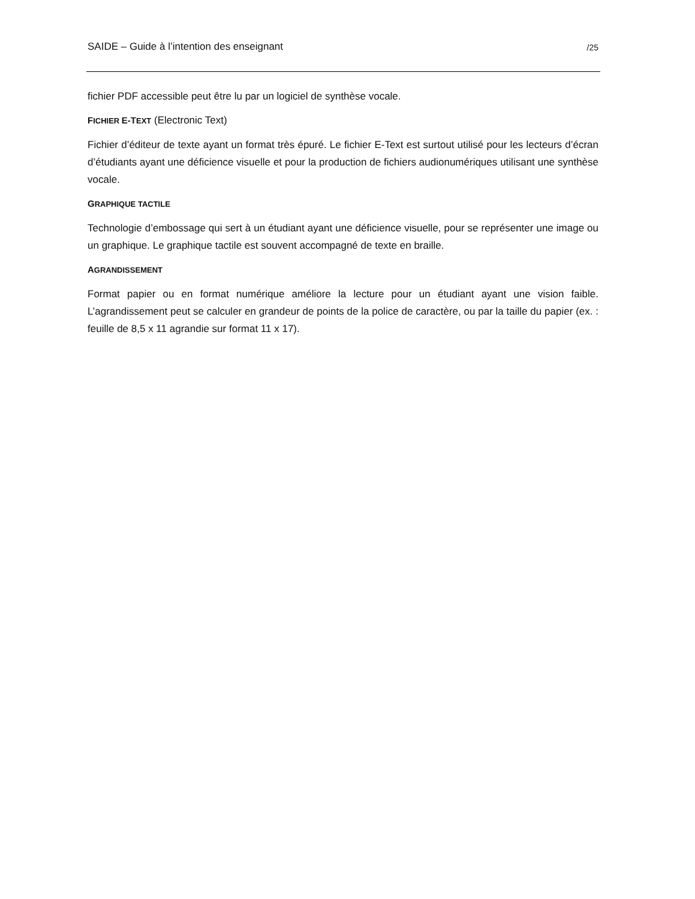SAIDE – Guide à l’intention des enseignant /25
fichier PDF accessible peut être lu par un logiciel de synthèse vocale.
FICHIER E-TEXT (Electronic Text)
Fichier d’éditeur de texte ayant un format très épuré. Le fichier E-Text est surtout utilisé pour les lecteurs d’écran d’étudiants ayant une déficience visuelle et pour la production de fichiers audionumériques utilisant une synthèse vocale.
GRAPHIQUE TACTILE
Technologie d’embossage qui sert à un étudiant ayant une déficience visuelle, pour se représenter une image ou un graphique. Le graphique tactile est souvent accompagné de texte en braille.
AGRANDISSEMENT
Format papier ou en format numérique améliore la lecture pour un étudiant ayant une vision faible. L’agrandissement peut se calculer en grandeur de points de la police de caractère, ou par la taille du papier (ex. : feuille de 8,5 x 11 agrandie sur format 11 x 17).